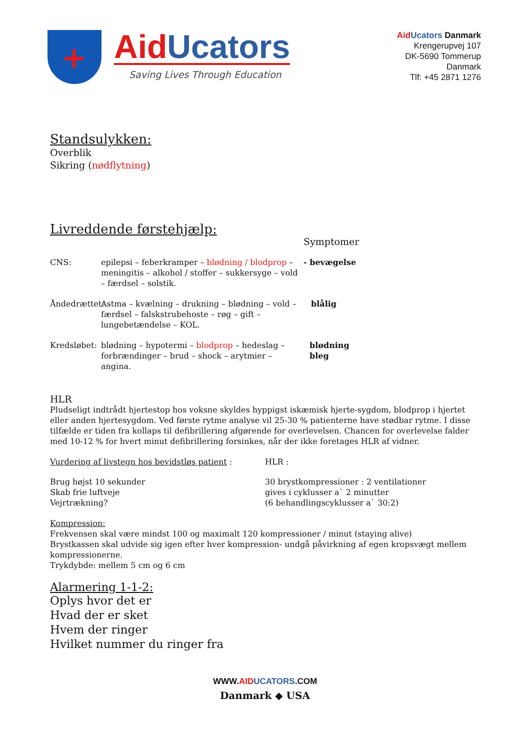+
Aid Ucators
Saving Lives Through Education
Aid Ucators Danmark
Krengerupvej 107
DK-5690 Tommerup
Danmark
Tlf: +45 2871 1276
Standsulykken:
Overblik
Sikring (nødflytning)
Livreddende førstehjælp:
Symptomer
CNS: epilepsi – feberkramper – blødning / blodprop – meningitis – alkohol / stoffer – sukkersyge – vold – færdsel – solstik.
- bevægelse
Åndedrættet:
Astma – kvælning – drukning – blødning – vold – færdsel – falskstrubehoste – røg – gift – lungebetændelse – KOL.
blålig
Kredsløbet:
blødning – hypotermi – blodprop – hedeslag – forbrændinger – brud – shock – arytmier – angina.
blødning
bleg
HLR
Pludseligt indtrådt hjertestop hos voksne skyldes hyppigst iskæmisk hjerte-sygdom, blodprop i hjertet eller anden hjertesygdom. Ved første rytme analyse vil 25-30 % patienterne have stødbar rytme. I disse tilfælde er tiden fra kollaps til defibrillering afgørende for overlevelsen. Chancen for overlevelse falder med 10-12 % for hvert minut defibrillering forsinkes, når der ikke foretages HLR af vidner.
Vurdering af livstegn hos bevidstløs patient :
Brug højst 10 sekunder
Skab frie luftveje
Vejrtrækning?
HLR :
30 brystkompressioner : 2 ventilationer
gives i cyklusser a` 2 minutter
(6 behandlingscyklusser a` 30:2)
Kompression:
Frekvensen skal være mindst 100 og maximalt 120 kompressioner / minut (staying alive)
Brystkassen skal udvide sig igen efter hver kompression- undgå påvirkning af egen kropsvægt mellem kompressionerne.
Trykdybde: mellem 5 cm og 6 cm
Alarmering 1-1-2:
Oplys hvor det er
Hvad der er sket
Hvem der ringer
Hvilket nummer du ringer fra
WWW.AID UCATORS.COM
Danmark ◆ USA